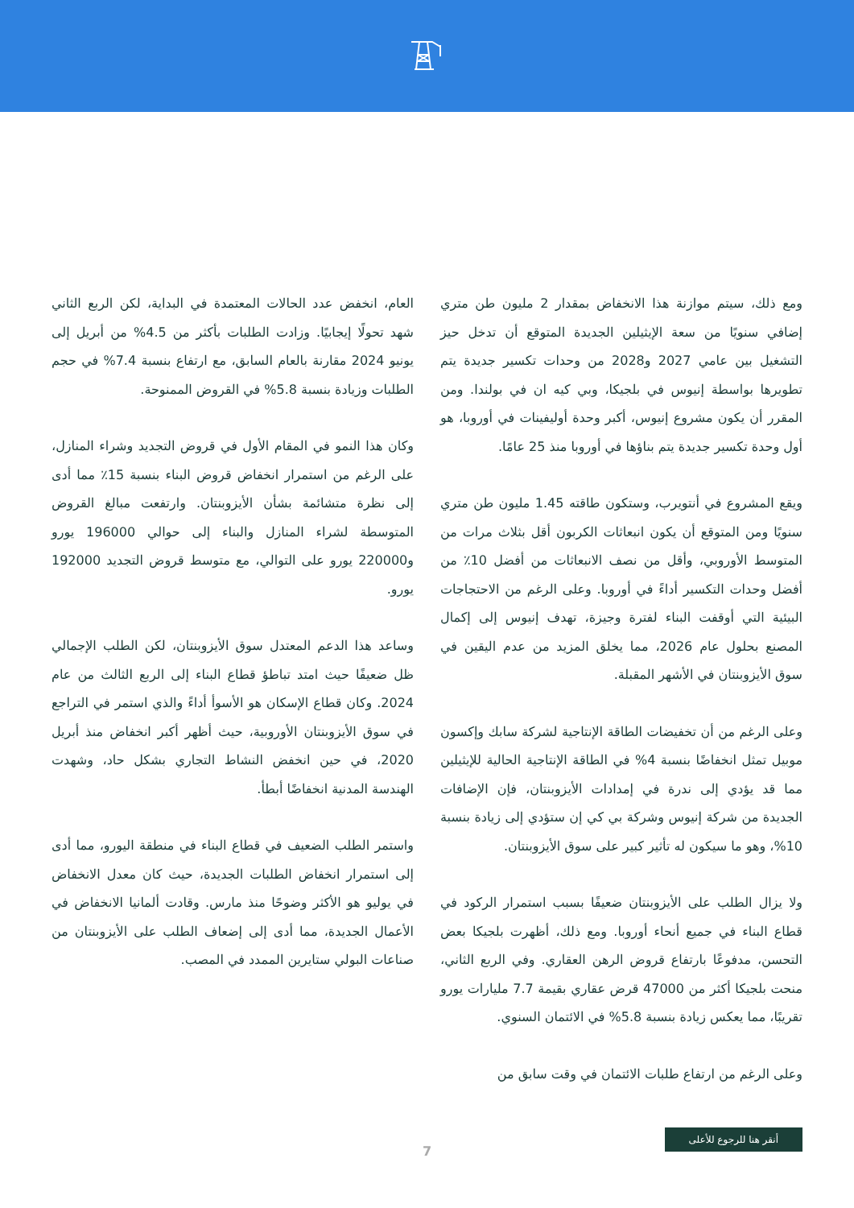ومع ذلك، سيتم موازنة هذا الانخفاض بمقدار 2 مليون طن متري إضافي سنويًا من سعة الإيثيلين الجديدة المتوقع أن تدخل حيز التشغيل بين عامي 2027 و2028 من وحدات تكسير جديدة يتم تطويرها بواسطة إنيوس في بلجيكا، وبي كيه ان في بولندا. ومن المقرر أن يكون مشروع إنيوس، أكبر وحدة أوليفينات في أوروبا، هو أول وحدة تكسير جديدة يتم بناؤها في أوروبا منذ 25 عامًا.
ويقع المشروع في أنتويرب، وستكون طاقته 1.45 مليون طن متري سنويًا ومن المتوقع أن يكون انبعاثات الكربون أقل بثلاث مرات من المتوسط الأوروبي، وأقل من نصف الانبعاثات من أفضل 10٪ من أفضل وحدات التكسير أداءً في أوروبا. وعلى الرغم من الاحتجاجات البيئية التي أوقفت البناء لفترة وجيزة، تهدف إنيوس إلى إكمال المصنع بحلول عام 2026، مما يخلق المزيد من عدم اليقين في سوق الأيزوبنتان في الأشهر المقبلة.
وعلى الرغم من أن تخفيضات الطاقة الإنتاجية لشركة سابك وإكسون موبيل تمثل انخفاضًا بنسبة 4% في الطاقة الإنتاجية الحالية للإيثيلين مما قد يؤدي إلى ندرة في إمدادات الأيزوبنتان، فإن الإضافات الجديدة من شركة إنيوس وشركة بي كي إن ستؤدي إلى زيادة بنسبة 10%، وهو ما سيكون له تأثير كبير على سوق الأيزوبنتان.
ولا يزال الطلب على الأيزوبنتان ضعيفًا بسبب استمرار الركود في قطاع البناء في جميع أنحاء أوروبا. ومع ذلك، أظهرت بلجيكا بعض التحسن، مدفوعًا بارتفاع قروض الرهن العقاري. وفي الربع الثاني، منحت بلجيكا أكثر من 47000 قرض عقاري بقيمة 7.7 مليارات يورو تقريبًا، مما يعكس زيادة بنسبة 5.8% في الائتمان السنوي.
وعلى الرغم من ارتفاع طلبات الائتمان في وقت سابق من
العام، انخفض عدد الحالات المعتمدة في البداية، لكن الربع الثاني شهد تحولًا إيجابيًا. وزادت الطلبات بأكثر من 4.5% من أبريل إلى يونيو 2024 مقارنة بالعام السابق، مع ارتفاع بنسبة 7.4% في حجم الطلبات وزيادة بنسبة 5.8% في القروض الممنوحة.
وكان هذا النمو في المقام الأول في قروض التجديد وشراء المنازل، على الرغم من استمرار انخفاض قروض البناء بنسبة 15٪ مما أدى إلى نظرة متشائمة بشأن الأيزوبنتان. وارتفعت مبالغ القروض المتوسطة لشراء المنازل والبناء إلى حوالي 196000 يورو و220000 يورو على التوالي، مع متوسط قروض التجديد 192000 يورو.
وساعد هذا الدعم المعتدل سوق الأيزوبنتان، لكن الطلب الإجمالي ظل ضعيفًا حيث امتد تباطؤ قطاع البناء إلى الربع الثالث من عام 2024. وكان قطاع الإسكان هو الأسوأ أداءً والذي استمر في التراجع في سوق الأيزوبنتان الأوروبية، حيث أظهر أكبر انخفاض منذ أبريل 2020، في حين انخفض النشاط التجاري بشكل حاد، وشهدت الهندسة المدنية انخفاضًا أبطأ.
واستمر الطلب الضعيف في قطاع البناء في منطقة اليورو، مما أدى إلى استمرار انخفاض الطلبات الجديدة، حيث كان معدل الانخفاض في يوليو هو الأكثر وضوحًا منذ مارس. وقادت ألمانيا الانخفاض في الأعمال الجديدة، مما أدى إلى إضعاف الطلب على الأيزوبنتان من صناعات البولي ستايرين الممدد في المصب.
7
أنقر هنا للرجوع للأعلى